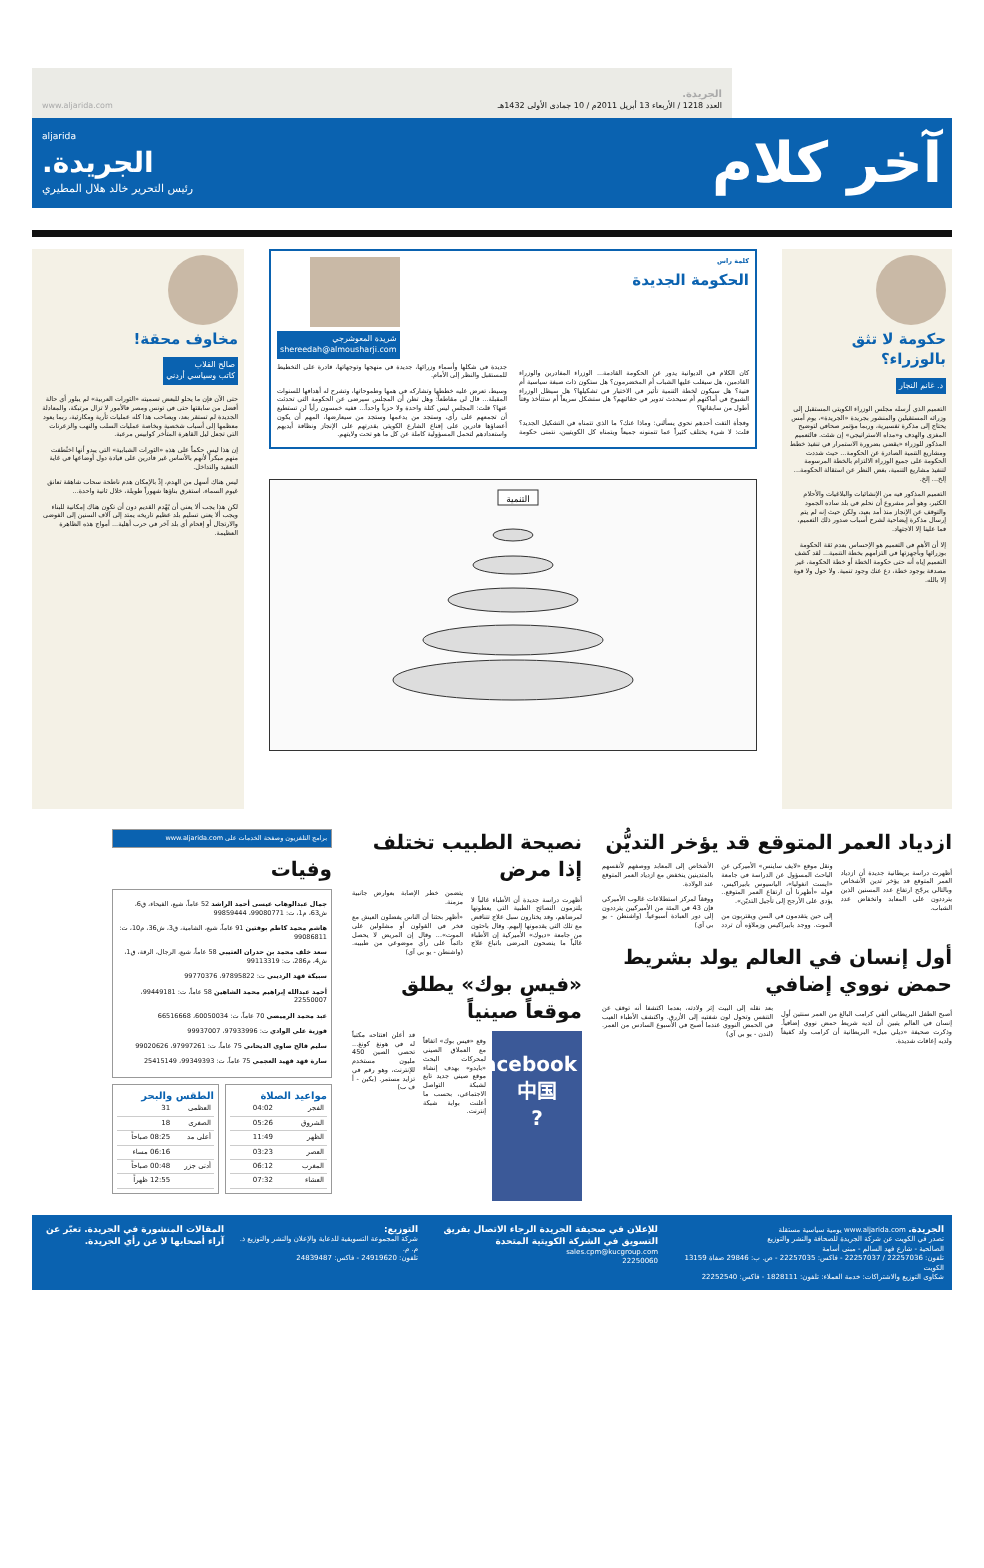الجريدة.
العدد 1218 / الأربعاء 13 أبريل 2011م / 10 جمادى الأولى 1432هـ
www.aljarida.com
آخر كلام
aljarida
الجريدة.
رئيس التحرير خالد هلال المطيري
حكومة لا تثق بالوزراء؟
د. غانم النجار
التعميم الذي أرسله مجلس الوزراء الكويتي المستقبل إلى وزرائه المستقيلين والمنشور بجريدة «الجريدة»، يوم أمس يحتاج إلى مذكرة تفسيرية، وربما مؤتمر صحافي لتوضيح المغزى والهدف و«مداه الاستراتيجي» إن شئت. فالتعميم المذكور للوزراء «يقضي بضرورة الاستمرار في تنفيذ خطط ومشاريع التنمية الصادرة عن الحكومة... حيث شددت الحكومة على جميع الوزراء الالتزام بالخطة المرسومة لتنفيذ مشاريع التنمية، بغض النظر عن استقالة الحكومة... إلخ... إلخ.
التعميم المذكور فيه من الإنشائيات والبلاغيات والأحلام الكثير، وهو أمر مشروع أن نحلم في بلد ساده الجمود والتوقف عن الإنجاز منذ أمد بعيد، ولكن حيث إنه لم يتم إرسال مذكرة إيضاحية لشرح أسباب صدور ذلك التعميم، فما علينا إلا الاجتهاد.
إلا أن الأهم في التعميم هو الإحساس بعدم ثقة الحكومة بوزرائها وبأجهزتها في التزامهم بخطة التنمية... لقد كشف التعميم إياه أنه حتى حكومة الخطة أو خطة الحكومة، غير مصدقة بوجود خطة، دع عنك وجود تنمية. ولا حول ولا قوة إلا بالله.
كلمة راس
الحكومة الجديدة
شريدة المعوشرجي
shereedah@almousharji.com
كان الكلام في الديوانية يدور عن الحكومة القادمة... الوزراء المغادرين والوزراء القادمين، هل سيغلب عليها الشباب أم المخضرمون؟ هل ستكون ذات صبغة سياسية أم فنية؟ هل سيكون لخطة التنمية تأثير في الاختيار في تشكيلها؟ هل سيظل الوزراء الشيوخ في أماكنهم أم سيحدث تدوير في حقائبهم؟ هل ستشكل سريعاً أم ستتأخذ وقتاً أطول من سابقاتها؟
وفجأة التفت أحدهم نحوي يسألني: وماذا عنك؟ ما الذي تتمناه في التشكيل الجديد؟ قلت: لا شيء يختلف كثيراً عما تتمنونه جميعاً ويتمناه كل الكويتيين، نتمنى حكومة جديدة في شكلها وأسماء وزرائها، جديدة في منهجها وتوجهاتها، قادرة على التخطيط للمستقبل والنظر إلى الأمام.
وسيط، تعرض عليه خططها وتشاركه في همها وطموحاتها، وتشرح له أهدافها للسنوات المقبلة... قال لي مقاطعاً: وهل تظن أن المجلس سيرضى عن الحكومة التي تحدثت عنها؟ قلت: المجلس ليس كتلة واحدة ولا حزباً واحداً... ففيه خمسون رأياً لن تستطيع أن تجمعهم على رأي، وستجد من يدعمها وستجد من سيعارضها، المهم أن يكون أعضاؤها قادرين على إقناع الشارع الكويتي بقدرتهم على الإنجاز ونظافة أيديهم واستعدادهم لتحمل المسؤولية كاملة عن كل ما هو تحت ولايتهم.
التنمية
مخاوف محقة!
صالح القلاب
كاتب وسياسي أردني
حتى الآن فإن ما يحلو للبعض تسميته «الثورات العربية» لم يبلور أي حالة أفضل من سابقتها حتى في تونس ومصر فالأمور لا تزال مرتبكة، والمعادلة الجديدة لم تستقر بعد، ويصاحب هذا كله عمليات ثأرية ومكارثية، ربما يعود معظمها إلى أسباب شخصية وبخاصة عمليات السلب والنهب والزعرنات التي تجعل ليل القاهرة المتأخر كوابيس مرعبة.
إن هذا ليس حكماً على هذه «الثورات الشبابية» التي يبدو أنها اختُطفت منهم مبكراً لأنهم بالأساس غير قادرين على قيادة دول أوضاعها في غاية التعقيد والتداخل.
ليس هناك أسهل من الهدم، إذْ بالإمكان هدم ناطحة سحاب شاهقة تعانق غيوم السماء، استغرق بناؤها شهوراً طويلة، خلال ثانية واحدة...
لكن هذا يجب ألا يعني أن يُهْدم القديم دون أن تكون هناك إمكانية للبناء ويجب ألا يعني تسليم بلد عظيم تاريخه يمتد إلى آلاف السنين إلى الفوضى والارتجال أو إقحام أي بلد آخر في حرب أهلية... أمواج هذه الظاهرة العظيمة.
ازدياد العمر المتوقع قد يؤخر التديُّن
أظهرت دراسة بريطانية جديدة أن ازدياد العمر المتوقع قد يؤخر تدين الأشخاص وبالتالي يرجّح ارتفاع عدد المسنين الذين يترددون على المعابد وانخفاض عدد الشباب.
ونقل موقع «لايف ساينس» الأميركي عن الباحث المسؤول عن الدراسة في جامعة «ايست انغوليا»، الياسيوس بابيراكيس، قوله «أظهرنا أن ارتفاع العمر المتوقع.. يؤدي على الأرجح إلى تأجيل التديّن».
إلى حين يتقدمون في السن ويقتربون من الموت. ووجد بابيراكيس وزملاؤه أن تردد الأشخاص إلى المعابد ووصفهم لأنفسهم بالمتدينين ينخفض مع ازدياد العمر المتوقع عند الولادة.
ووفقاً لمركز استطلاعات غالوب الأميركي فإن 43 في المئة من الأميركيين يترددون إلى دور العبادة أسبوعياً. (واشنطن - يو بي آي)
أول إنسان في العالم يولد بشريط حمض نووي إضافي
أصبح الطفل البريطاني ألفي كرامب البالغ من العمر سنتين أول إنسان في العالم يتبين أن لديه شريط حمض نووي إضافياً. وذكرت صحيفة «ديلي ميل» البريطانية أن كرامب ولد كفيفاً ولديه إعاقات شديدة.
بعد نقله إلى البيت إثر ولادته، بعدما اكتشفا أنه توقف عن التنفس وتحول لون شفتيه إلى الأزرق. واكتشف الأطباء العيب في الحمض النووي عندما أصبح في الأسبوع السادس من العمر. (لندن - يو بي آي)
نصيحة الطبيب تختلف إذا مرض
أظهرت دراسة جديدة أن الأطباء غالباً لا يلتزمون النصائح الطبية التي يعطونها لمرضاهم، وقد يختارون سبل علاج تتناقض مع تلك التي يقدمونها إليهم. وقال باحثون من جامعة «ديوك» الأميركية إن الأطباء غالباً ما ينصحون المرضى باتباع علاج يتضمن خطر الإصابة بعوارض جانبية مزمنة.
«أظهر بحثنا أن الناس يفضلون العيش مع فخر في القولون أو مشلولين على الموت»... وقال إن المريض لا يحصل دائماً على رأي موضوعي من طبيبه. (واشنطن - يو بي آي)
«فيس بوك» يطلق موقعاً صينياً
facebook
中国
?
وقع «فيس بوك» اتفاقاً مع العملاق الصيني لمحركات البحث «بايدو» بهدف إنشاء موقع صيني جديد تابع لشبكة التواصل الاجتماعي، بحسب ما أعلنت بوابة شبكة إنترنت.
قد أعلن افتتاحه مكتباً له في هونغ كونغ... تحصي الصين 450 مليون مستخدم للإنترنت، وهو رقم في تزايد مستمر. (بكين - أ ف ب)
برامج التلفزيون وصفحة الخدمات على www.aljarida.com
وفيات
جمال عبدالوهاب عيسى أحمد الراشد 52 عاماً، شيع، الفيحاء، ق6، ش63، م1، ت: 99080771، 99859444
هاشم محمد كاظم بوفتين 91 عاماً، شيع، الشامية، ق3، ش36، م10، ت: 99086811
سعد خلف محمد بن حدران العتيبي 58 عاماً، شيع، الرجال، الرقة، ق1، ش4، م286، ت: 99113319
سبيكة فهد الرديني ت: 97895822، 99770376
أحمد عبدالله إبراهيم محمد الشاهين 58 عاماً، ت: 99449181، 22550007
عبد محمد الرميضي 70 عاماً، ت: 60050034، 66516668
فوزية علي الوادي ت: 97933996، 99937007
سليم فالح ضاوي الديحاني 75 عاماً، ت: 97997261، 99020626
سارة فهد فهيد العجمي 75 عاماً، ت: 99349393، 25415149
مواعيد الصلاة
| الفجر | 04:02 |
| الشروق | 05:26 |
| الظهر | 11:49 |
| العصر | 03:23 |
| المغرب | 06:12 |
| العشاء | 07:32 |
الطقس والبحر
| العظمى | 31 |
| الصغرى | 18 |
| أعلى مد | 08:25 صباحاً |
| | 06:16 مساء |
| أدنى جزر | 00:48 صباحاً |
| | 12:55 ظهراً |
الجريدة. www.aljarida.com يومية سياسية مستقلة
تصدر في الكويت عن شركة الجريدة للصحافة والنشر والتوزيع
الصالحية - شارع فهد السالم - مبنى أسامة
تلفون: 22257036 / 22257037 - فاكس: 22257035 - ص. ب: 29846 صفاة 13159 الكويت
شكاوى التوزيع والاشتراكات: خدمة العملاء: تلفون: 1828111 - فاكس: 22252540
للإعلان في صحيفة الجريدة الرجاء الاتصال بفريق التسويق في الشركة الكويتية المتحدة
sales.cpm@kucgroup.com
22250060
التوزيع:
شركة المجموعة التسويقية للدعاية والإعلان والنشر والتوزيع ذ. م. م.
تلفون: 24919620 - فاكس: 24839487
المقالات المنشورة في الجريدة. تعبّر عن آراء أصحابها لا عن رأي الجريدة.